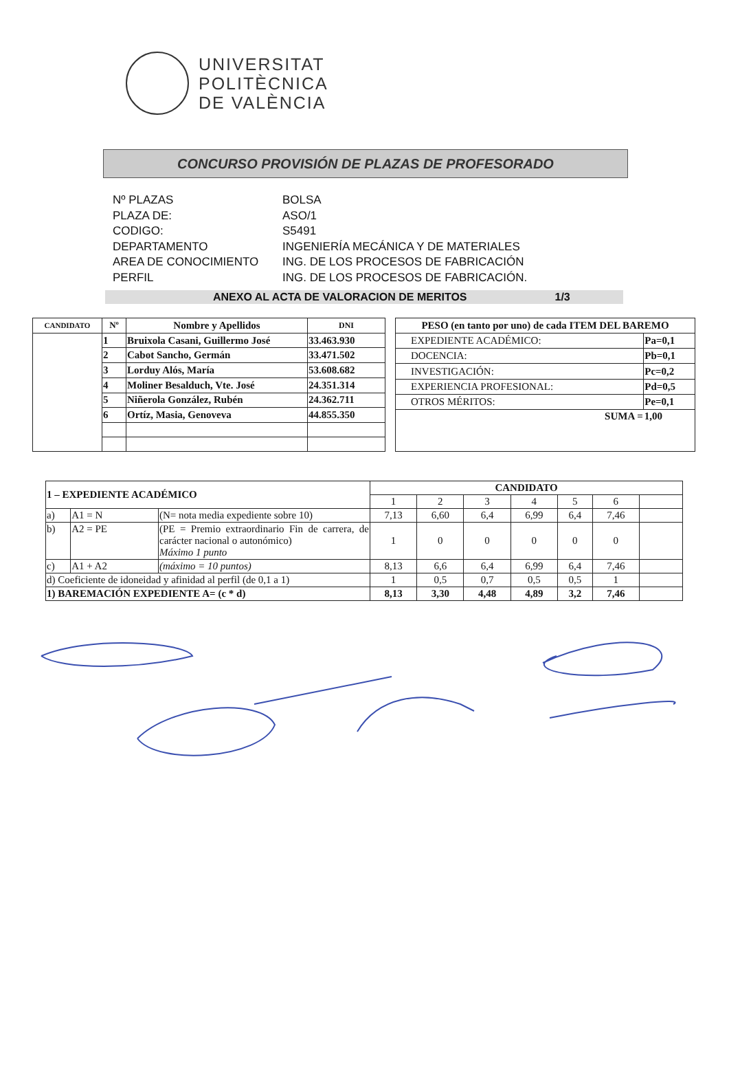UNIVERSITAT
POLITÈCNICA
DE VALÈNCIA
CONCURSO PROVISIÓN DE PLAZAS DE PROFESORADO
| Nº PLAZAS | BOLSA |
| PLAZA DE: | ASO/1 |
| CODIGO: | S5491 |
| DEPARTAMENTO | INGENIERÍA MECÁNICA Y DE MATERIALES |
| AREA DE CONOCIMIENTO | ING. DE LOS PROCESOS DE FABRICACIÓN |
| PERFIL | ING. DE LOS PROCESOS DE FABRICACIÓN. |
ANEXO AL ACTA DE VALORACION DE MERITOS 1/3
| CANDIDATO | Nº | Nombre y Apellidos | DNI |
| --- | --- | --- | --- |
| | 1 | Bruixola Casani, Guillermo José | 33.463.930 |
| | 2 | Cabot Sancho, Germán | 33.471.502 |
| | 3 | Lorduy Alós, María | 53.608.682 |
| | 4 | Moliner Besalduch, Vte. José | 24.351.314 |
| | 5 | Niñerola González, Rubén | 24.362.711 |
| | 6 | Ortíz, Masia, Genoveva | 44.855.350 |
| PESO (en tanto por uno) de cada ITEM DEL BAREMO | |
| --- | --- |
| EXPEDIENTE ACADÉMICO: | Pa=0,1 |
| DOCENCIA: | Pb=0,1 |
| INVESTIGACIÓN: | Pc=0,2 |
| EXPERIENCIA PROFESIONAL: | Pd=0,5 |
| OTROS MÉRITOS: | Pe=0,1 |
| SUMA = | 1,00 |
| 1 – EXPEDIENTE ACADÉMICO | | | CANDIDATO | | | | | | |
| --- | --- | --- | --- | --- | --- | --- | --- | --- | --- |
| | | | 1 | 2 | 3 | 4 | 5 | 6 | |
| a) | A1 = N | (N= nota media expediente sobre 10) | 7,13 | 6,60 | 6,4 | 6,99 | 6,4 | 7,46 | |
| b) | A2 = PE | (PE = Premio extraordinario Fin de carrera, de carácter nacional o autonómico) Máximo 1 punto | 1 | 0 | 0 | 0 | 0 | 0 | |
| c) | A1 + A2 | (máximo = 10 puntos) | 8,13 | 6,6 | 6,4 | 6,99 | 6,4 | 7,46 | |
| d) Coeficiente de idoneidad y afinidad al perfil (de 0,1 a 1) | | | 1 | 0,5 | 0,7 | 0,5 | 0,5 | 1 | |
| 1) BAREMACIÓN EXPEDIENTE A= (c * d) | | | 8,13 | 3,30 | 4,48 | 4,89 | 3,2 | 7,46 | |